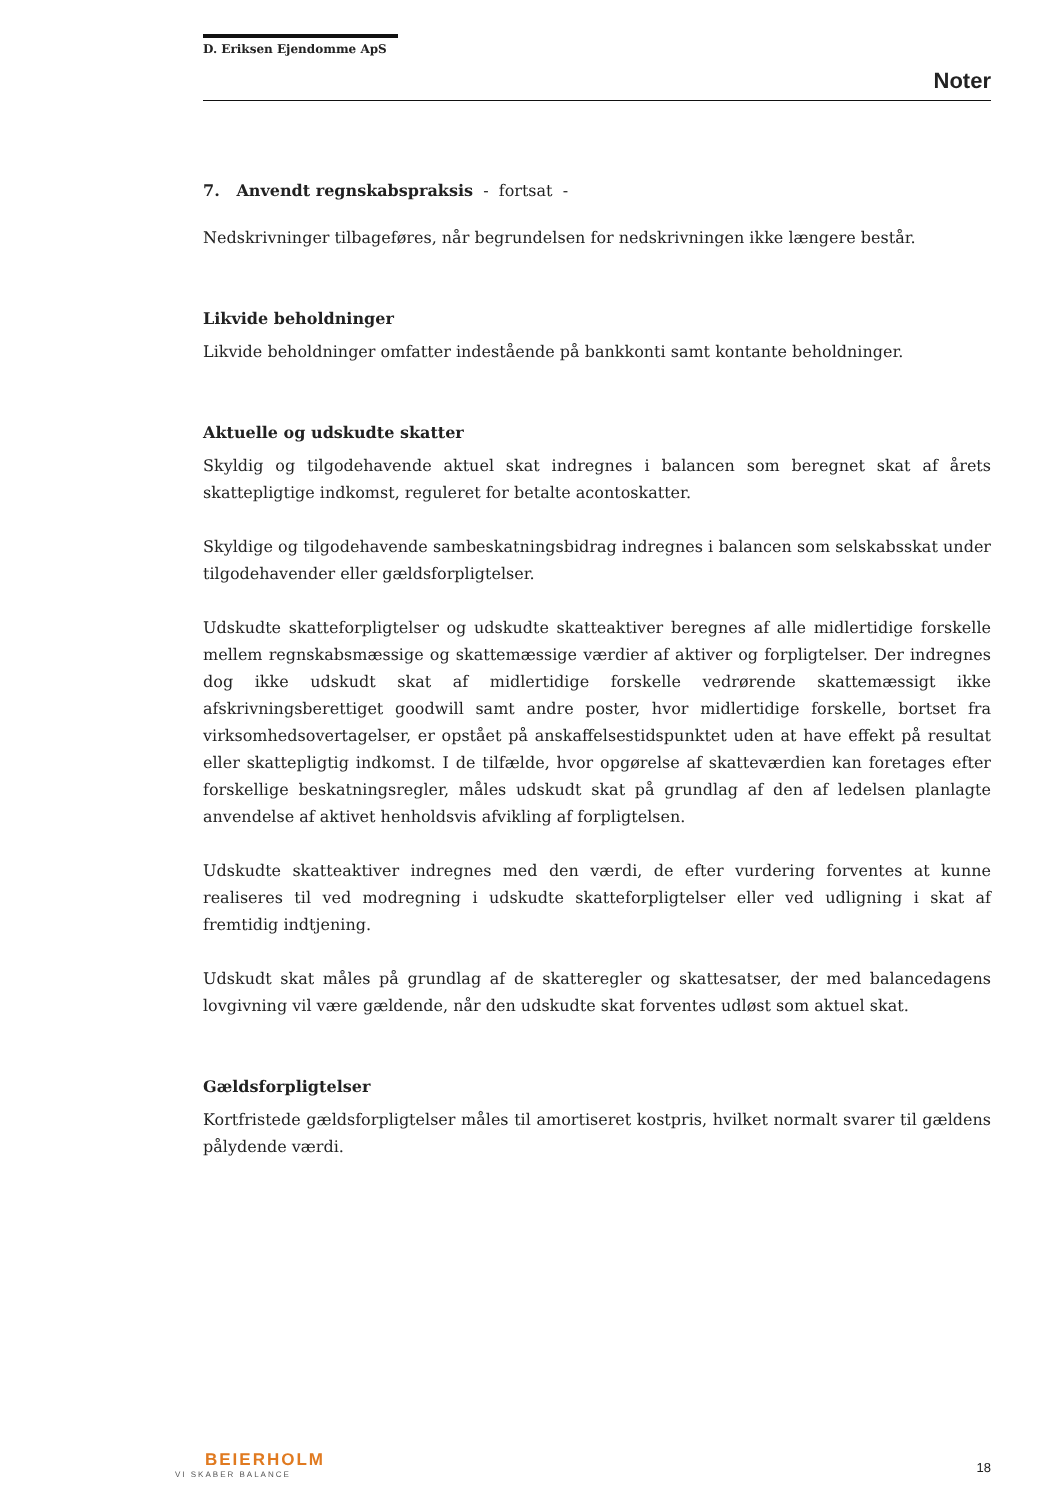D. Eriksen Ejendomme ApS
Noter
7. Anvendt regnskabspraksis - fortsat -
Nedskrivninger tilbageføres, når begrundelsen for nedskrivningen ikke længere består.
Likvide beholdninger
Likvide beholdninger omfatter indestående på bankkonti samt kontante beholdninger.
Aktuelle og udskudte skatter
Skyldig og tilgodehavende aktuel skat indregnes i balancen som beregnet skat af årets skattepligtige indkomst, reguleret for betalte acontoskatter.
Skyldige og tilgodehavende sambeskatningsbidrag indregnes i balancen som selskabsskat under tilgodehavender eller gældsforpligtelser.
Udskudte skatteforpligtelser og udskudte skatteaktiver beregnes af alle midlertidige forskelle mellem regnskabsmæssige og skattemæssige værdier af aktiver og forpligtelser. Der indregnes dog ikke udskudt skat af midlertidige forskelle vedrørende skattemæssigt ikke afskrivningsberettiget goodwill samt andre poster, hvor midlertidige forskelle, bortset fra virksomhedsovertagelser, er opstået på anskaffelsestidspunktet uden at have effekt på resultat eller skattepligtig indkomst. I de tilfælde, hvor opgørelse af skatteværdien kan foretages efter forskellige beskatningsregler, måles udskudt skat på grundlag af den af ledelsen planlagte anvendelse af aktivet henholdsvis afvikling af forpligtelsen.
Udskudte skatteaktiver indregnes med den værdi, de efter vurdering forventes at kunne realiseres til ved modregning i udskudte skatteforpligtelser eller ved udligning i skat af fremtidig indtjening.
Udskudt skat måles på grundlag af de skatteregler og skattesatser, der med balancedagens lovgivning vil være gældende, når den udskudte skat forventes udløst som aktuel skat.
Gældsforpligtelser
Kortfristede gældsforpligtelser måles til amortiseret kostpris, hvilket normalt svarer til gældens pålydende værdi.
BEIERHOLM
VI SKABER BALANCE
18